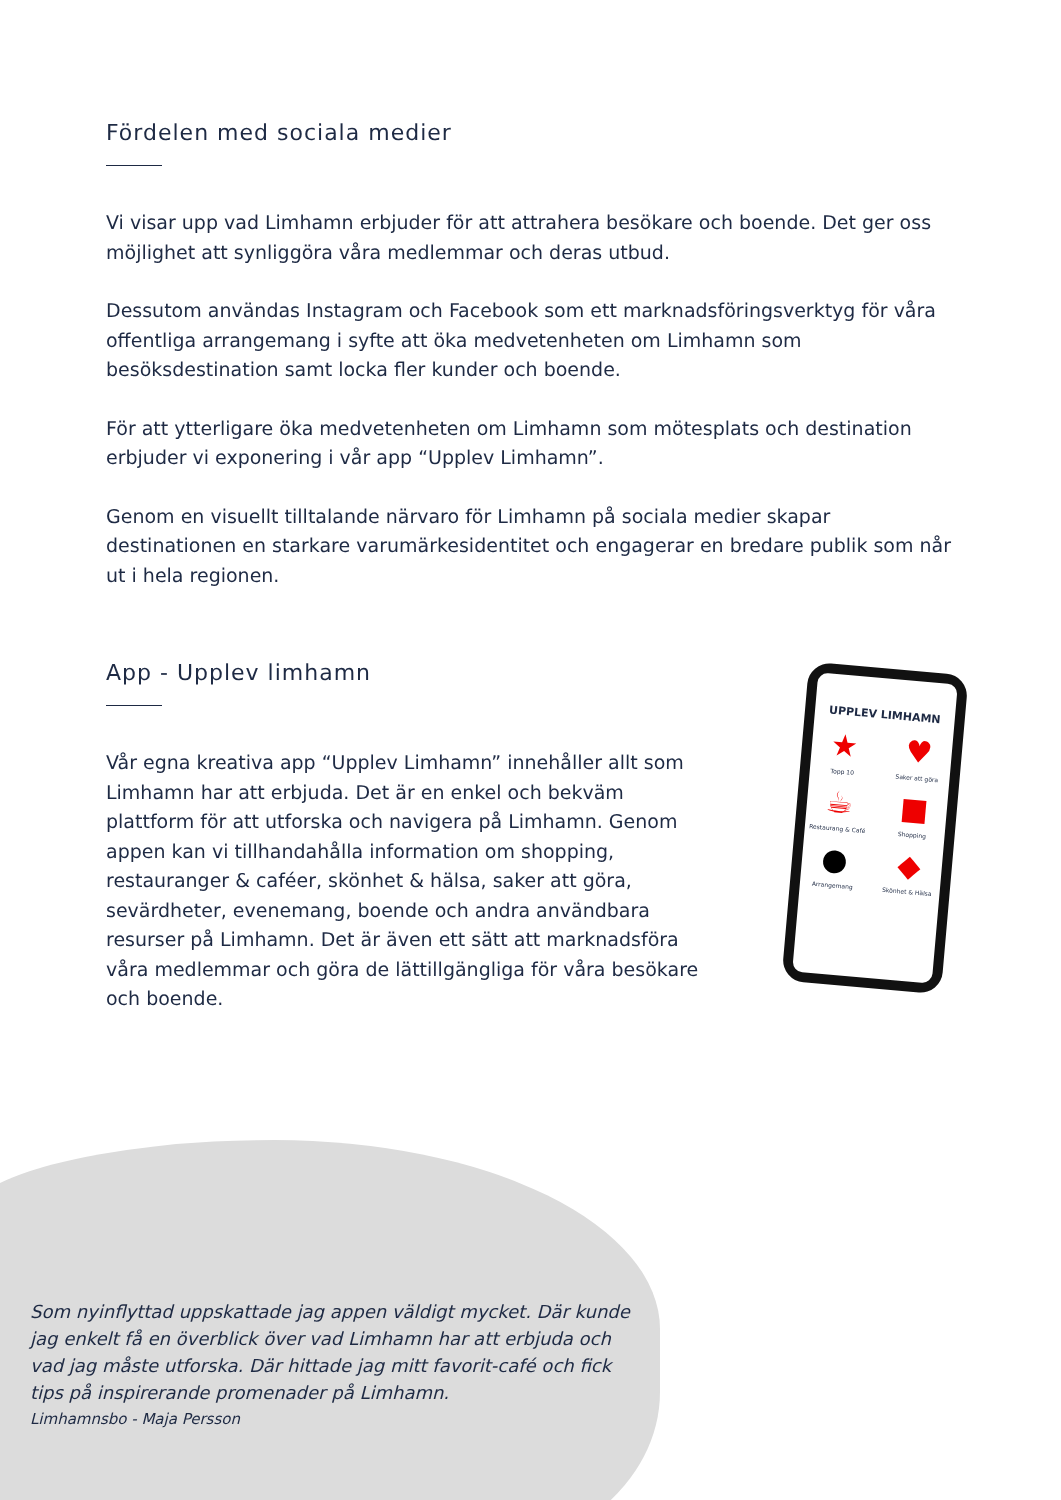Fördelen med sociala medier
Vi visar upp vad Limhamn erbjuder för att attrahera besökare och boende. Det ger oss möjlighet att synliggöra våra medlemmar och deras utbud.
Dessutom användas Instagram och Facebook som ett marknadsföringsverktyg för våra offentliga arrangemang i syfte att öka medvetenheten om Limhamn som besöksdestination samt locka fler kunder och boende.
För att ytterligare öka medvetenheten om Limhamn som mötesplats och destination erbjuder vi exponering i vår app “Upplev Limhamn”.
Genom en visuellt tilltalande närvaro för Limhamn på sociala medier skapar destinationen en starkare varumärkesidentitet och engagerar en bredare publik som når ut i hela regionen.
App - Upplev limhamn
Vår egna kreativa app “Upplev Limhamn” innehåller allt som Limhamn har att erbjuda. Det är en enkel och bekväm plattform för att utforska och navigera på Limhamn. Genom appen kan vi tillhandahålla information om shopping, restauranger & caféer, skönhet & hälsa, saker att göra, sevärdheter, evenemang, boende och andra användbara resurser på Limhamn. Det är även ett sätt att marknadsföra våra medlemmar och göra de lättillgängliga för våra besökare och boende.
UPPLEV LIMHAMN
★
Topp 10
♥
Saker att göra
☕
Restaurang & Café
■
Shopping
●
Arrangemang
◆
Skönhet & Hälsa
Som nyinflyttad uppskattade jag appen väldigt mycket. Där kunde jag enkelt få en överblick över vad Limhamn har att erbjuda och vad jag måste utforska. Där hittade jag mitt favorit-café och fick tips på inspirerande promenader på Limhamn.
Limhamnsbo - Maja Persson